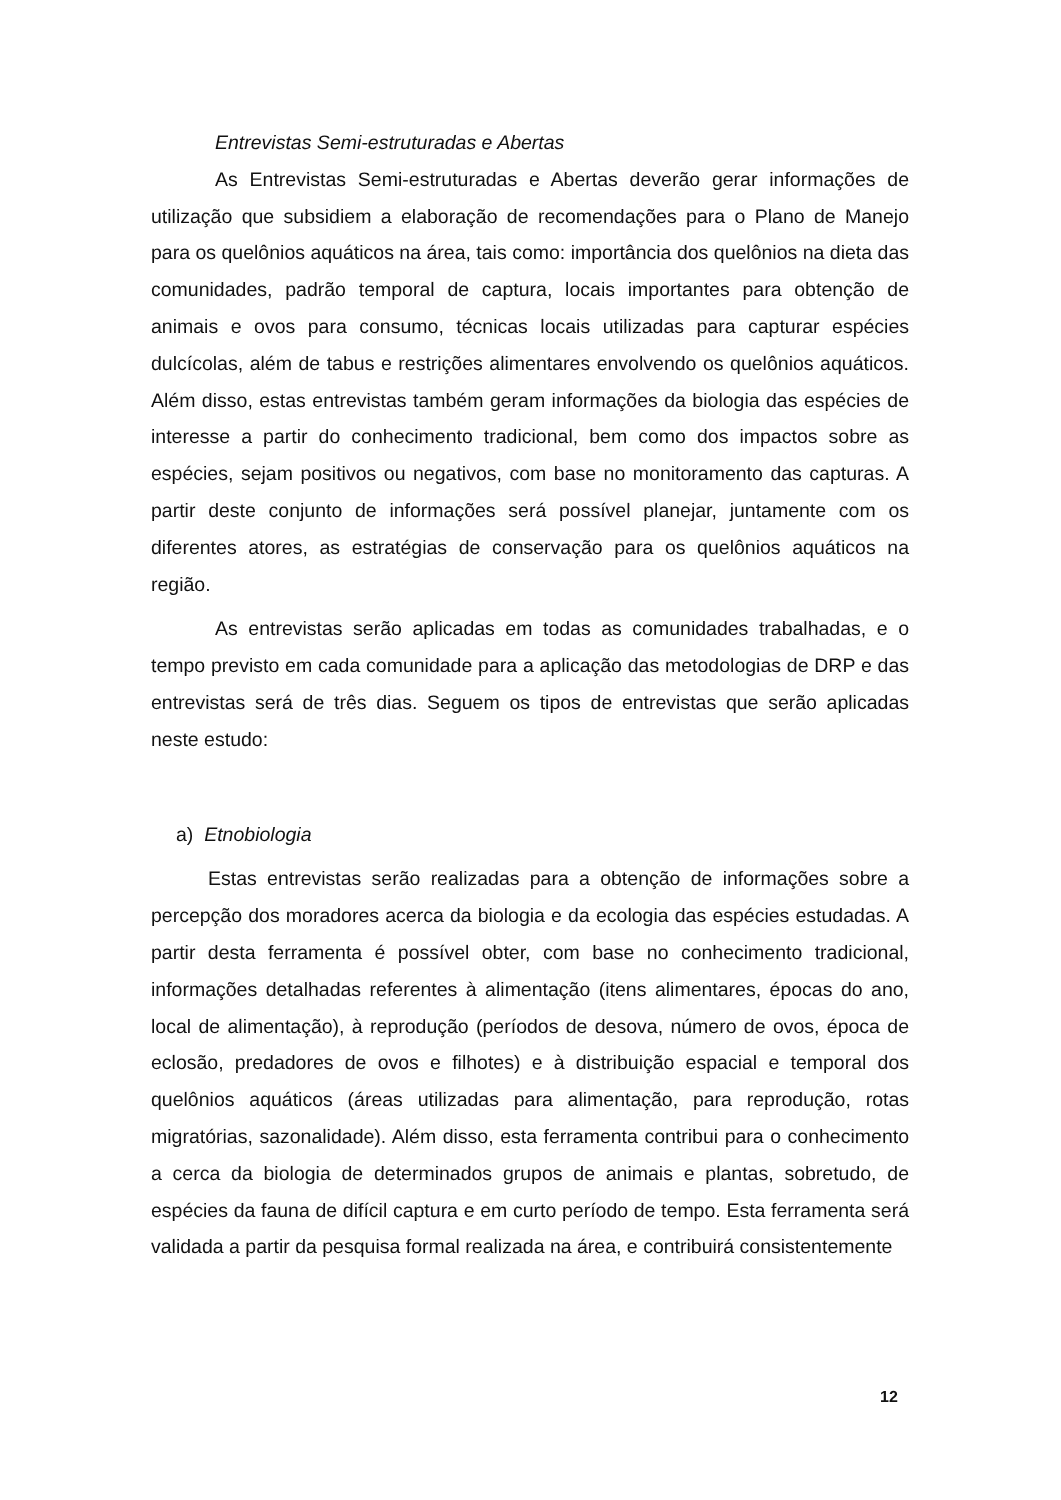Entrevistas Semi-estruturadas e Abertas
As Entrevistas Semi-estruturadas e Abertas deverão gerar informações de utilização que subsidiem a elaboração de recomendações para o Plano de Manejo para os quelônios aquáticos na área, tais como: importância dos quelônios na dieta das comunidades, padrão temporal de captura, locais importantes para obtenção de animais e ovos para consumo, técnicas locais utilizadas para capturar espécies dulcícolas, além de tabus e restrições alimentares envolvendo os quelônios aquáticos. Além disso, estas entrevistas também geram informações da biologia das espécies de interesse a partir do conhecimento tradicional, bem como dos impactos sobre as espécies, sejam positivos ou negativos, com base no monitoramento das capturas. A partir deste conjunto de informações será possível planejar, juntamente com os diferentes atores, as estratégias de conservação para os quelônios aquáticos na região.
As entrevistas serão aplicadas em todas as comunidades trabalhadas, e o tempo previsto em cada comunidade para a aplicação das metodologias de DRP e das entrevistas será de três dias. Seguem os tipos de entrevistas que serão aplicadas neste estudo:
a) Etnobiologia
Estas entrevistas serão realizadas para a obtenção de informações sobre a percepção dos moradores acerca da biologia e da ecologia das espécies estudadas. A partir desta ferramenta é possível obter, com base no conhecimento tradicional, informações detalhadas referentes à alimentação (itens alimentares, épocas do ano, local de alimentação), à reprodução (períodos de desova, número de ovos, época de eclosão, predadores de ovos e filhotes) e à distribuição espacial e temporal dos quelônios aquáticos (áreas utilizadas para alimentação, para reprodução, rotas migratórias, sazonalidade). Além disso, esta ferramenta contribui para o conhecimento a cerca da biologia de determinados grupos de animais e plantas, sobretudo, de espécies da fauna de difícil captura e em curto período de tempo. Esta ferramenta será validada a partir da pesquisa formal realizada na área, e contribuirá consistentemente
12